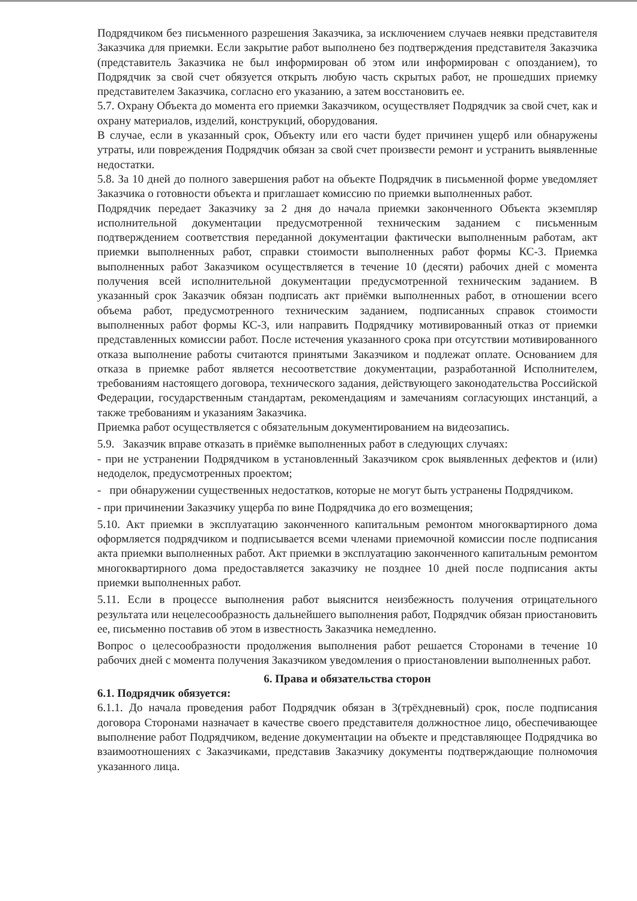Подрядчиком без письменного разрешения Заказчика, за исключением случаев неявки представителя Заказчика для приемки. Если закрытие работ выполнено без подтверждения представителя Заказчика (представитель Заказчика не был информирован об этом или информирован с опозданием), то Подрядчик за свой счет обязуется открыть любую часть скрытых работ, не прошедших приемку представителем Заказчика, согласно его указанию, а затем восстановить ее.
5.7. Охрану Объекта до момента его приемки Заказчиком, осуществляет Подрядчик за свой счет, как и охрану материалов, изделий, конструкций, оборудования.
В случае, если в указанный срок, Объекту или его части будет причинен ущерб или обнаружены утраты, или повреждения Подрядчик обязан за свой счет произвести ремонт и устранить выявленные недостатки.
5.8. За 10 дней до полного завершения работ на объекте Подрядчик в письменной форме уведомляет Заказчика о готовности объекта и приглашает комиссию по приемки выполненных работ.
Подрядчик передает Заказчику за 2 дня до начала приемки законченного Объекта экземпляр исполнительной документации предусмотренной техническим заданием с письменным подтверждением соответствия переданной документации фактически выполненным работам, акт приемки выполненных работ, справки стоимости выполненных работ формы КС-3. Приемка выполненных работ Заказчиком осуществляется в течение 10 (десяти) рабочих дней с момента получения всей исполнительной документации предусмотренной техническим заданием. В указанный срок Заказчик обязан подписать акт приёмки выполненных работ, в отношении всего объема работ, предусмотренного техническим заданием, подписанных справок стоимости выполненных работ формы КС-3, или направить Подрядчику мотивированный отказ от приемки представленных комиссии работ. После истечения указанного срока при отсутствии мотивированного отказа выполнение работы считаются принятыми Заказчиком и подлежат оплате. Основанием для отказа в приемке работ является несоответствие документации, разработанной Исполнителем, требованиям настоящего договора, технического задания, действующего законодательства Российской Федерации, государственным стандартам, рекомендациям и замечаниям согласующих инстанций, а также требованиям и указаниям Заказчика.
Приемка работ осуществляется с обязательным документированием на видеозапись.
5.9. Заказчик вправе отказать в приёмке выполненных работ в следующих случаях:
- при не устранении Подрядчиком в установленный Заказчиком срок выявленных дефектов и (или) недоделок, предусмотренных проектом;
- при обнаружении существенных недостатков, которые не могут быть устранены Подрядчиком.
- при причинении Заказчику ущерба по вине Подрядчика до его возмещения;
5.10. Акт приемки в эксплуатацию законченного капитальным ремонтом многоквартирного дома оформляется подрядчиком и подписывается всеми членами приемочной комиссии после подписания акта приемки выполненных работ. Акт приемки в эксплуатацию законченного капитальным ремонтом многоквартирного дома предоставляется заказчику не позднее 10 дней после подписания акты приемки выполненных работ.
5.11. Если в процессе выполнения работ выяснится неизбежность получения отрицательного результата или нецелесообразность дальнейшего выполнения работ, Подрядчик обязан приостановить ее, письменно поставив об этом в известность Заказчика немедленно.
Вопрос о целесообразности продолжения выполнения работ решается Сторонами в течение 10 рабочих дней с момента получения Заказчиком уведомления о приостановлении выполненных работ.
6. Права и обязательства сторон
6.1. Подрядчик обязуется:
6.1.1. До начала проведения работ Подрядчик обязан в 3(трёхдневный) срок, после подписания договора Сторонами назначает в качестве своего представителя должностное лицо, обеспечивающее выполнение работ Подрядчиком, ведение документации на объекте и представляющее Подрядчика во взаимоотношениях с Заказчиками, представив Заказчику документы подтверждающие полномочия указанного лица.